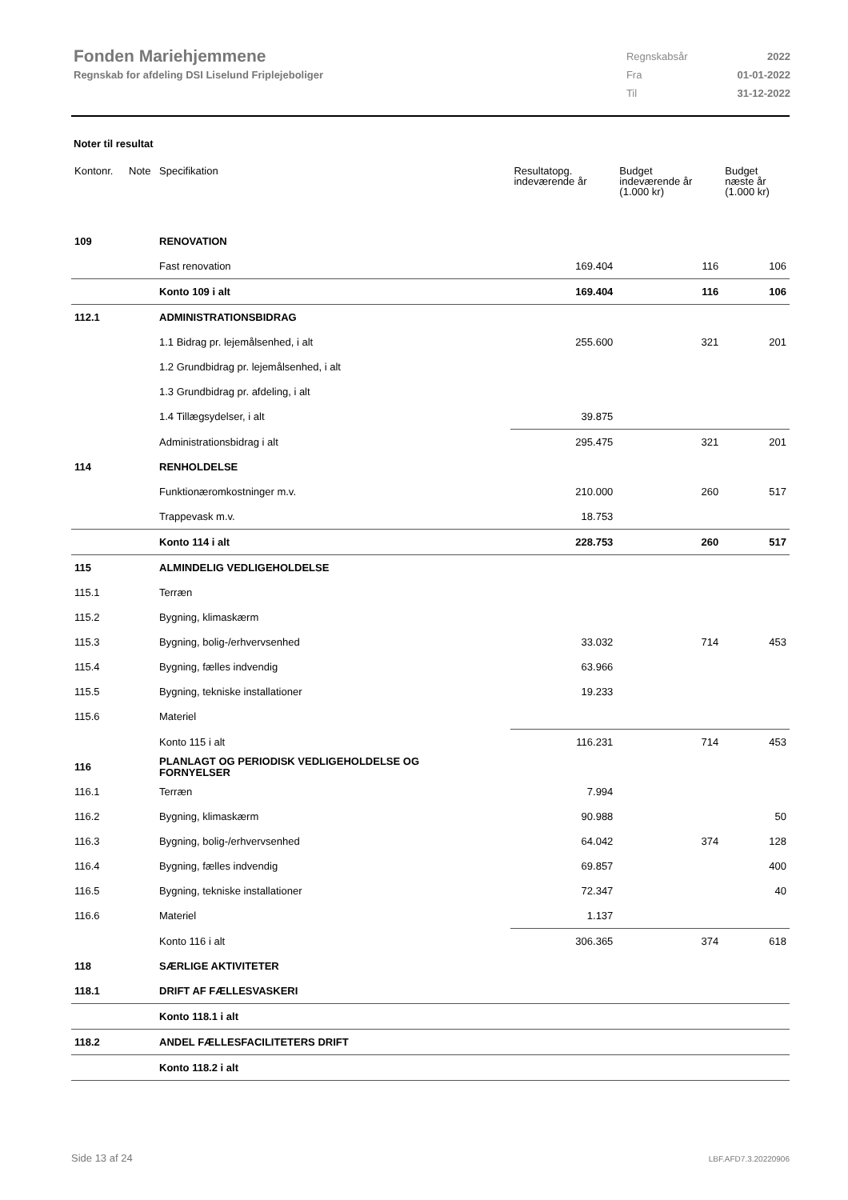Fonden Mariehjemmene
Regnskab for afdeling DSI Liselund Friplejeboliger
| Regnskabsår | 2022 |
| Fra | 01-01-2022 |
| Til | 31-12-2022 |
Noter til resultat
| Kontonr. | Note | Specifikation | Resultatopg. indeværende år | Budget indeværende år (1.000 kr) | Budget næste år (1.000 kr) |
| --- | --- | --- | --- | --- | --- |
| 109 | | RENOVATION | | | |
| | | Fast renovation | 169.404 | 116 | 106 |
| | | Konto 109 i alt | 169.404 | 116 | 106 |
| 112.1 | | ADMINISTRATIONSBIDRAG | | | |
| | | 1.1 Bidrag pr. lejemålsenhed, i alt | 255.600 | 321 | 201 |
| | | 1.2 Grundbidrag pr. lejemålsenhed, i alt | | | |
| | | 1.3 Grundbidrag pr. afdeling, i alt | | | |
| | | 1.4 Tillægsydelser, i alt | 39.875 | | |
| | | Administrationsbidrag i alt | 295.475 | 321 | 201 |
| 114 | | RENHOLDELSE | | | |
| | | Funktionæromkostninger m.v. | 210.000 | 260 | 517 |
| | | Trappevask m.v. | 18.753 | | |
| | | Konto 114 i alt | 228.753 | 260 | 517 |
| 115 | | ALMINDELIG VEDLIGEHOLDELSE | | | |
| 115.1 | | Terræn | | | |
| 115.2 | | Bygning, klimaskærm | | | |
| 115.3 | | Bygning, bolig-/erhvervsenhed | 33.032 | 714 | 453 |
| 115.4 | | Bygning, fælles indvendig | 63.966 | | |
| 115.5 | | Bygning, tekniske installationer | 19.233 | | |
| 115.6 | | Materiel | | | |
| | | Konto 115 i alt | 116.231 | 714 | 453 |
| 116 | | PLANLAGT OG PERIODISK VEDLIGEHOLDELSE OG FORNYELSER | | | |
| 116.1 | | Terræn | 7.994 | | |
| 116.2 | | Bygning, klimaskærm | 90.988 | | 50 |
| 116.3 | | Bygning, bolig-/erhvervsenhed | 64.042 | 374 | 128 |
| 116.4 | | Bygning, fælles indvendig | 69.857 | | 400 |
| 116.5 | | Bygning, tekniske installationer | 72.347 | | 40 |
| 116.6 | | Materiel | 1.137 | | |
| | | Konto 116 i alt | 306.365 | 374 | 618 |
| 118 | | SÆRLIGE AKTIVITETER | | | |
| 118.1 | | DRIFT AF FÆLLESVASKERI | | | |
| | | Konto 118.1 i alt | | | |
| 118.2 | | ANDEL FÆLLESFACILITETERS DRIFT | | | |
| | | Konto 118.2 i alt | | | |
Side 13 af 24 LBF.AFD7.3.20220906